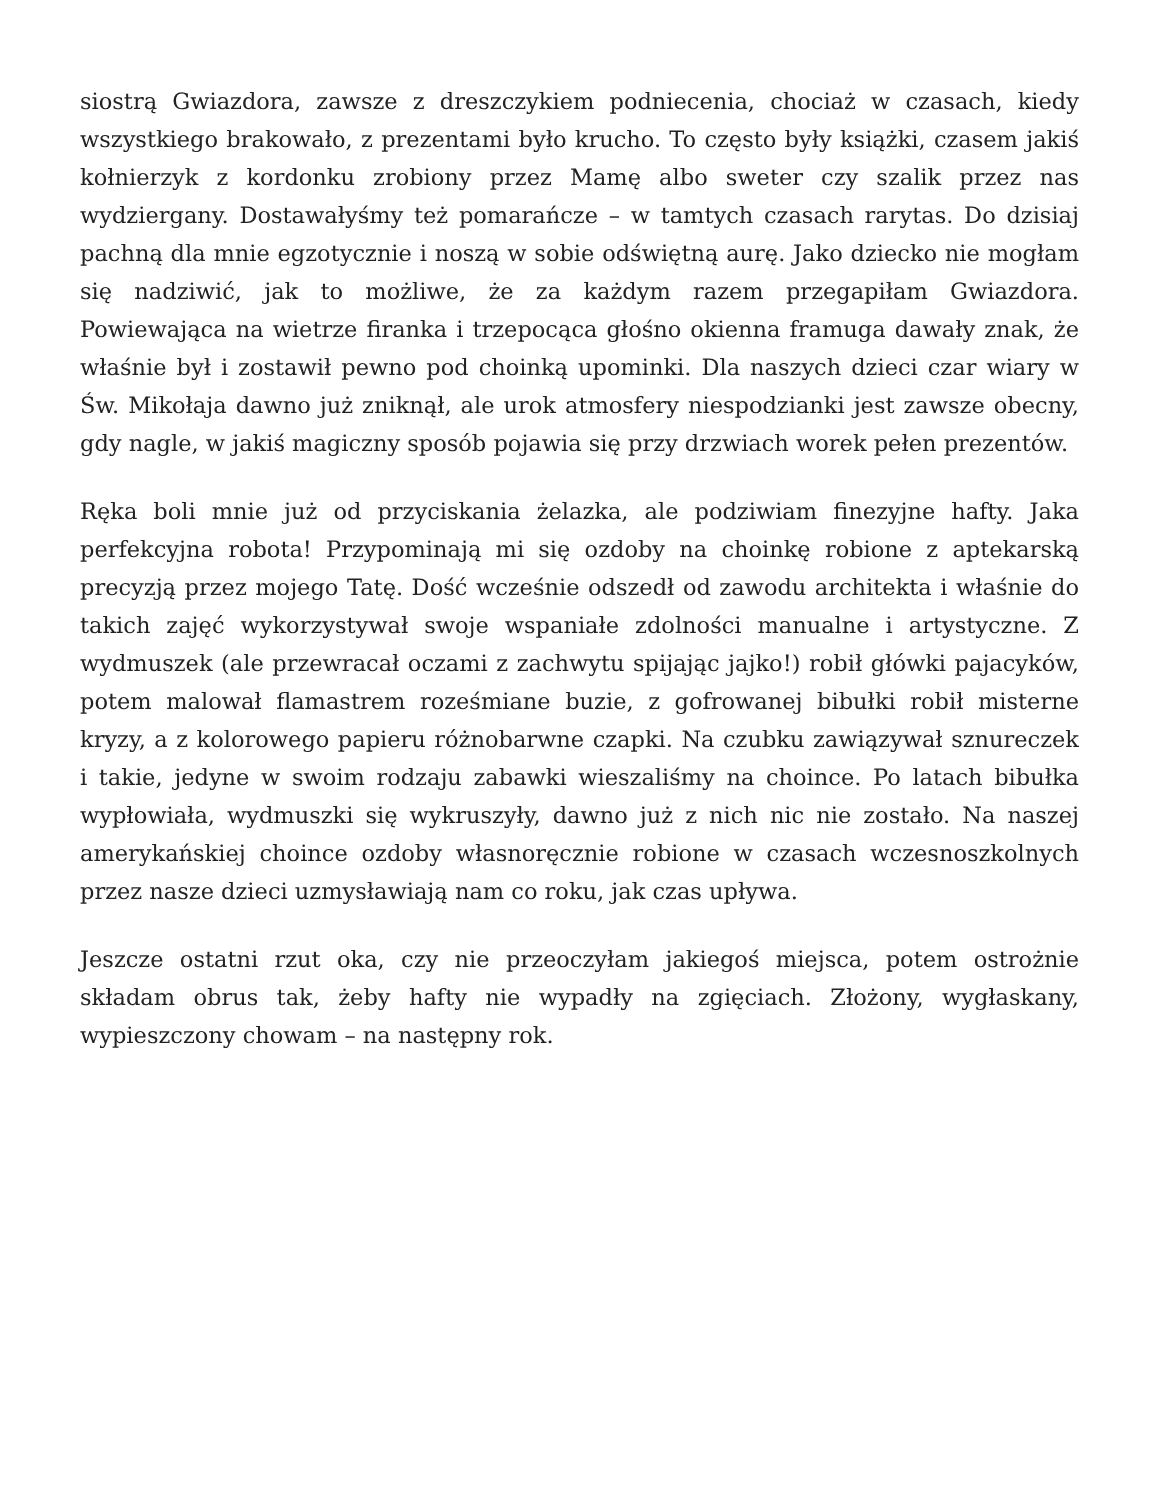siostrą Gwiazdora, zawsze z dreszczykiem podniecenia, chociaż w czasach, kiedy wszystkiego brakowało, z prezentami było krucho. To często były książki, czasem jakiś kołnierzyk z kordonku zrobiony przez Mamę albo sweter czy szalik przez nas wydziergany. Dostawałyśmy też pomarańcze – w tamtych czasach rarytas. Do dzisiaj pachną dla mnie egzotycznie i noszą w sobie odświętną aurę. Jako dziecko nie mogłam się nadziwić, jak to możliwe, że za każdym razem przegapiłam Gwiazdora. Powiewająca na wietrze firanka i trzepocąca głośno okienna framuga dawały znak, że właśnie był i zostawił pewno pod choinką upominki. Dla naszych dzieci czar wiary w Św. Mikołaja dawno już zniknął, ale urok atmosfery niespodzianki jest zawsze obecny, gdy nagle, w jakiś magiczny sposób pojawia się przy drzwiach worek pełen prezentów.
Ręka boli mnie już od przyciskania żelazka, ale podziwiam finezyjne hafty. Jaka perfekcyjna robota! Przypominają mi się ozdoby na choinkę robione z aptekarską precyzją przez mojego Tatę. Dość wcześnie odszedł od zawodu architekta i właśnie do takich zajęć wykorzystywał swoje wspaniałe zdolności manualne i artystyczne. Z wydmuszek (ale przewracał oczami z zachwytu spijając jajko!) robił główki pajacyków, potem malował flamastrem roześmiane buzie, z gofrowanej bibułki robił misterne kryzy, a z kolorowego papieru różnobarwne czapki. Na czubku zawiązywał sznureczek i takie, jedyne w swoim rodzaju zabawki wieszaliśmy na choince. Po latach bibułka wypłowiała, wydmuszki się wykruszyły, dawno już z nich nic nie zostało. Na naszej amerykańskiej choince ozdoby własnoręcznie robione w czasach wczesnoszkolnych przez nasze dzieci uzmysławiają nam co roku, jak czas upływa.
Jeszcze ostatni rzut oka, czy nie przeoczyłam jakiegoś miejsca, potem ostrożnie składam obrus tak, żeby hafty nie wypadły na zgięciach. Złożony, wygłaskany, wypieszczony chowam – na następny rok.